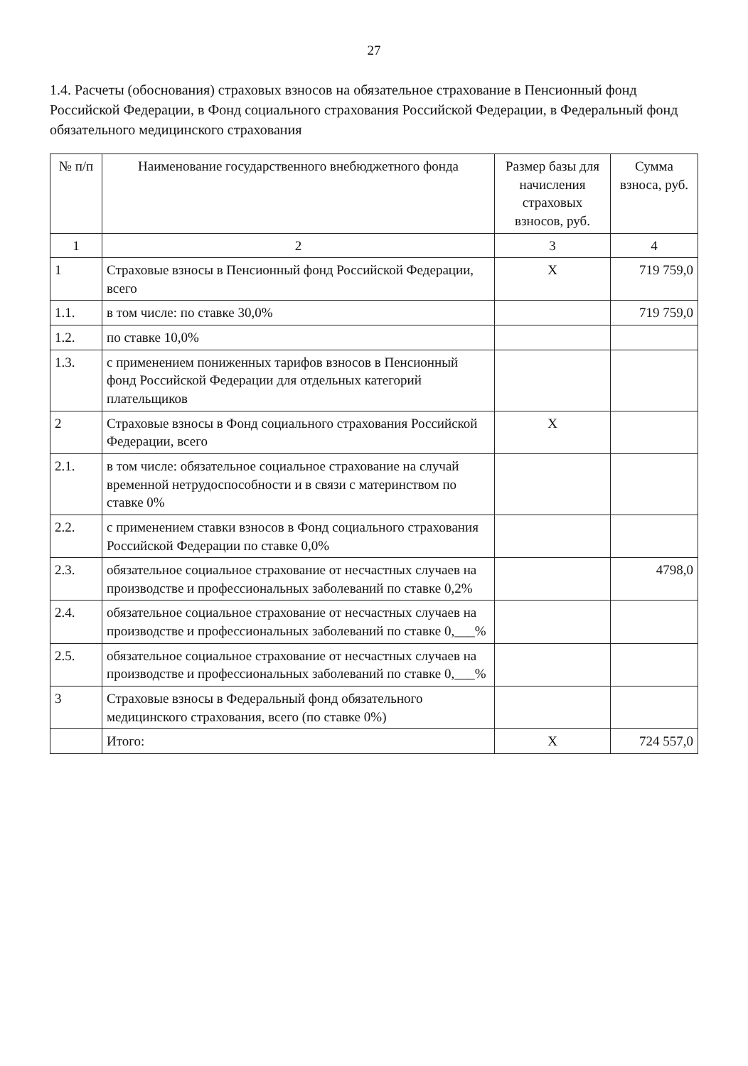27
1.4. Расчеты (обоснования) страховых взносов на обязательное страхование в Пенсионный фонд Российской Федерации, в Фонд социального страхования Российской Федерации, в Федеральный фонд обязательного медицинского страхования
| № п/п | Наименование государственного внебюджетного фонда | Размер базы для начисления страховых взносов, руб. | Сумма взноса, руб. |
| --- | --- | --- | --- |
| 1 | 2 | 3 | 4 |
| 1 | Страховые взносы в Пенсионный фонд Российской Федерации, всего | X | 719 759,0 |
| 1.1. | в том числе: по ставке 30,0% | | 719 759,0 |
| 1.2. | по ставке 10,0% | | |
| 1.3. | с применением пониженных тарифов взносов в Пенсионный фонд Российской Федерации для отдельных категорий плательщиков | | |
| 2 | Страховые взносы в Фонд социального страхования Российской Федерации, всего | X | |
| 2.1. | в том числе: обязательное социальное страхование на случай временной нетрудоспособности и в связи с материнством по ставке 0% | | |
| 2.2. | с применением ставки взносов в Фонд социального страхования Российской Федерации по ставке 0,0% | | |
| 2.3. | обязательное социальное страхование от несчастных случаев на производстве и профессиональных заболеваний по ставке 0,2% | | 4798,0 |
| 2.4. | обязательное социальное страхование от несчастных случаев на производстве и профессиональных заболеваний по ставке 0,___% | | |
| 2.5. | обязательное социальное страхование от несчастных случаев на производстве и профессиональных заболеваний по ставке 0,___% | | |
| 3 | Страховые взносы в Федеральный фонд обязательного медицинского страхования, всего (по ставке 0%) | | |
| | Итого: | X | 724 557,0 |